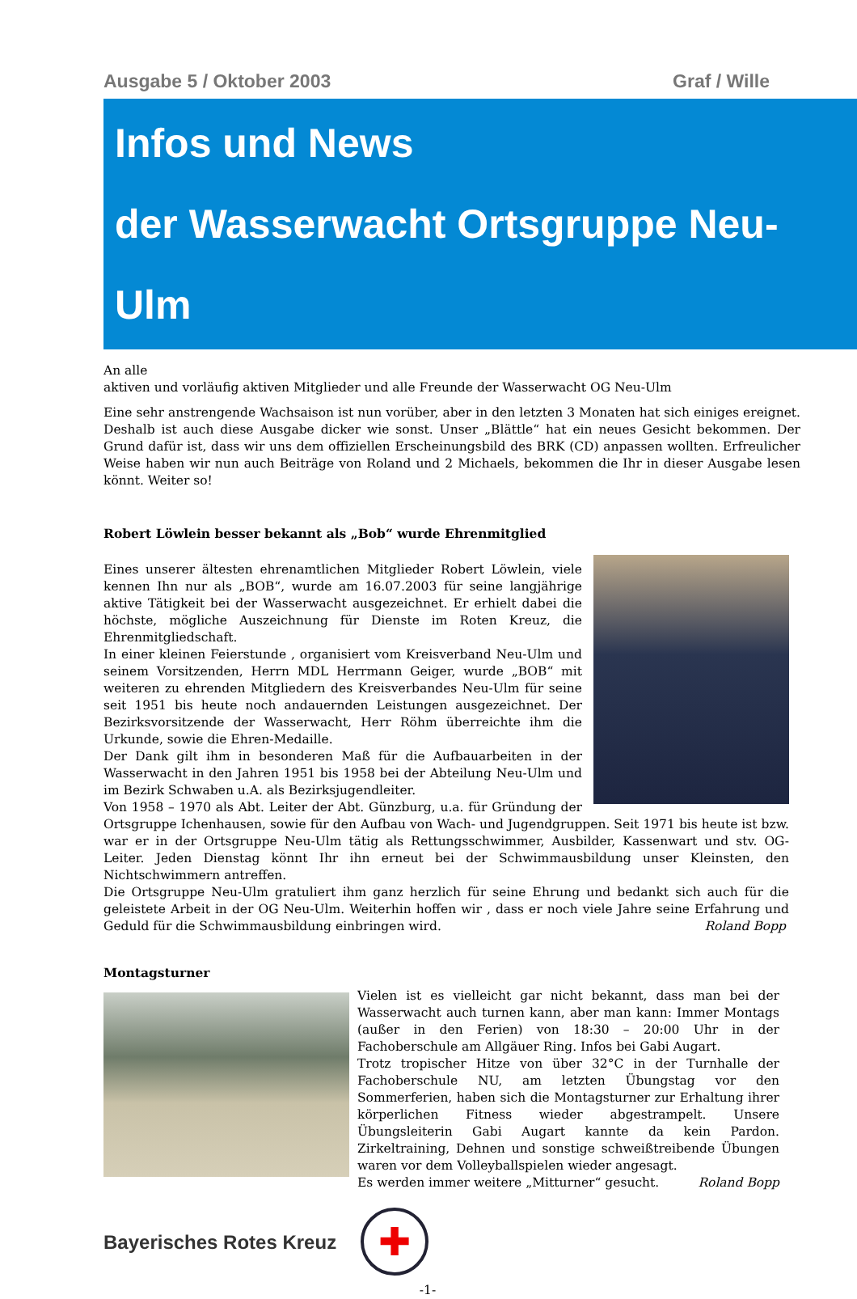Ausgabe 5 / Oktober 2003 Graf / Wille
Infos und News
der Wasserwacht Ortsgruppe Neu-Ulm
An alle
aktiven und vorläufig aktiven Mitglieder und alle Freunde der Wasserwacht OG Neu-Ulm
Eine sehr anstrengende Wachsaison ist nun vorüber, aber in den letzten 3 Monaten hat sich einiges ereignet. Deshalb ist auch diese Ausgabe dicker wie sonst. Unser „Blättle“ hat ein neues Gesicht bekommen. Der Grund dafür ist, dass wir uns dem offiziellen Erscheinungsbild des BRK (CD) anpassen wollten. Erfreulicher Weise haben wir nun auch Beiträge von Roland und 2 Michaels, bekommen die Ihr in dieser Ausgabe lesen könnt. Weiter so!
Robert Löwlein besser bekannt als „Bob“ wurde Ehrenmitglied
Eines unserer ältesten ehrenamtlichen Mitglieder Robert Löwlein, viele kennen Ihn nur als „BOB“, wurde am 16.07.2003 für seine langjährige aktive Tätigkeit bei der Wasserwacht ausgezeichnet. Er erhielt dabei die höchste, mögliche Auszeichnung für Dienste im Roten Kreuz, die Ehrenmitgliedschaft.
In einer kleinen Feierstunde , organisiert vom Kreisverband Neu-Ulm und seinem Vorsitzenden, Herrn MDL Herrmann Geiger, wurde „BOB“ mit weiteren zu ehrenden Mitgliedern des Kreisverbandes Neu-Ulm für seine seit 1951 bis heute noch andauernden Leistungen ausgezeichnet. Der Bezirksvorsitzende der Wasserwacht, Herr Röhm überreichte ihm die Urkunde, sowie die Ehren-Medaille.
Der Dank gilt ihm in besonderen Maß für die Aufbauarbeiten in der Wasserwacht in den Jahren 1951 bis 1958 bei der Abteilung Neu-Ulm und im Bezirk Schwaben u.A. als Bezirksjugendleiter.
Von 1958 – 1970 als Abt. Leiter der Abt. Günzburg, u.a. für Gründung der Ortsgruppe Ichenhausen, sowie für den Aufbau von Wach- und Jugendgruppen. Seit 1971 bis heute ist bzw. war er in der Ortsgruppe Neu-Ulm tätig als Rettungsschwimmer, Ausbilder, Kassenwart und stv. OG- Leiter. Jeden Dienstag könnt Ihr ihn erneut bei der Schwimmausbildung unser Kleinsten, den Nichtschwimmern antreffen.
Die Ortsgruppe Neu-Ulm gratuliert ihm ganz herzlich für seine Ehrung und bedankt sich auch für die geleistete Arbeit in der OG Neu-Ulm. Weiterhin hoffen wir , dass er noch viele Jahre seine Erfahrung und Geduld für die Schwimmausbildung einbringen wird. Roland Bopp
Montagsturner
Vielen ist es vielleicht gar nicht bekannt, dass man bei der Wasserwacht auch turnen kann, aber man kann: Immer Montags (außer in den Ferien) von 18:30 – 20:00 Uhr in der Fachoberschule am Allgäuer Ring. Infos bei Gabi Augart.
Trotz tropischer Hitze von über 32°C in der Turnhalle der Fachoberschule NU, am letzten Übungstag vor den Sommerferien, haben sich die Montagsturner zur Erhaltung ihrer körperlichen Fitness wieder abgestrampelt. Unsere Übungsleiterin Gabi Augart kannte da kein Pardon. Zirkeltraining, Dehnen und sonstige schweißtreibende Übungen waren vor dem Volleyballspielen wieder angesagt.
Es werden immer weitere „Mitturner“ gesucht. Roland Bopp
Bayerisches Rotes Kreuz
✚
-1-